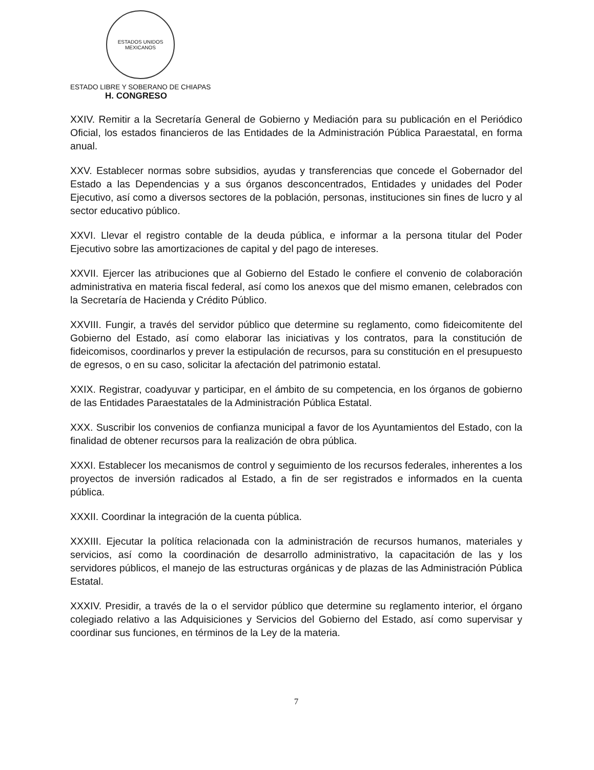ESTADOS UNIDOS MEXICANOS
ESTADO LIBRE Y SOBERANO DE CHIAPAS
H. CONGRESO
XXIV. Remitir a la Secretaría General de Gobierno y Mediación para su publicación en el Periódico Oficial, los estados financieros de las Entidades de la Administración Pública Paraestatal, en forma anual.
XXV. Establecer normas sobre subsidios, ayudas y transferencias que concede el Gobernador del Estado a las Dependencias y a sus órganos desconcentrados, Entidades y unidades del Poder Ejecutivo, así como a diversos sectores de la población, personas, instituciones sin fines de lucro y al sector educativo público.
XXVI. Llevar el registro contable de la deuda pública, e informar a la persona titular del Poder Ejecutivo sobre las amortizaciones de capital y del pago de intereses.
XXVII. Ejercer las atribuciones que al Gobierno del Estado le confiere el convenio de colaboración administrativa en materia fiscal federal, así como los anexos que del mismo emanen, celebrados con la Secretaría de Hacienda y Crédito Público.
XXVIII. Fungir, a través del servidor público que determine su reglamento, como fideicomitente del Gobierno del Estado, así como elaborar las iniciativas y los contratos, para la constitución de fideicomisos, coordinarlos y prever la estipulación de recursos, para su constitución en el presupuesto de egresos, o en su caso, solicitar la afectación del patrimonio estatal.
XXIX. Registrar, coadyuvar y participar, en el ámbito de su competencia, en los órganos de gobierno de las Entidades Paraestatales de la Administración Pública Estatal.
XXX. Suscribir los convenios de confianza municipal a favor de los Ayuntamientos del Estado, con la finalidad de obtener recursos para la realización de obra pública.
XXXI. Establecer los mecanismos de control y seguimiento de los recursos federales, inherentes a los proyectos de inversión radicados al Estado, a fin de ser registrados e informados en la cuenta pública.
XXXII. Coordinar la integración de la cuenta pública.
XXXIII. Ejecutar la política relacionada con la administración de recursos humanos, materiales y servicios, así como la coordinación de desarrollo administrativo, la capacitación de las y los servidores públicos, el manejo de las estructuras orgánicas y de plazas de las Administración Pública Estatal.
XXXIV. Presidir, a través de la o el servidor público que determine su reglamento interior, el órgano colegiado relativo a las Adquisiciones y Servicios del Gobierno del Estado, así como supervisar y coordinar sus funciones, en términos de la Ley de la materia.
7